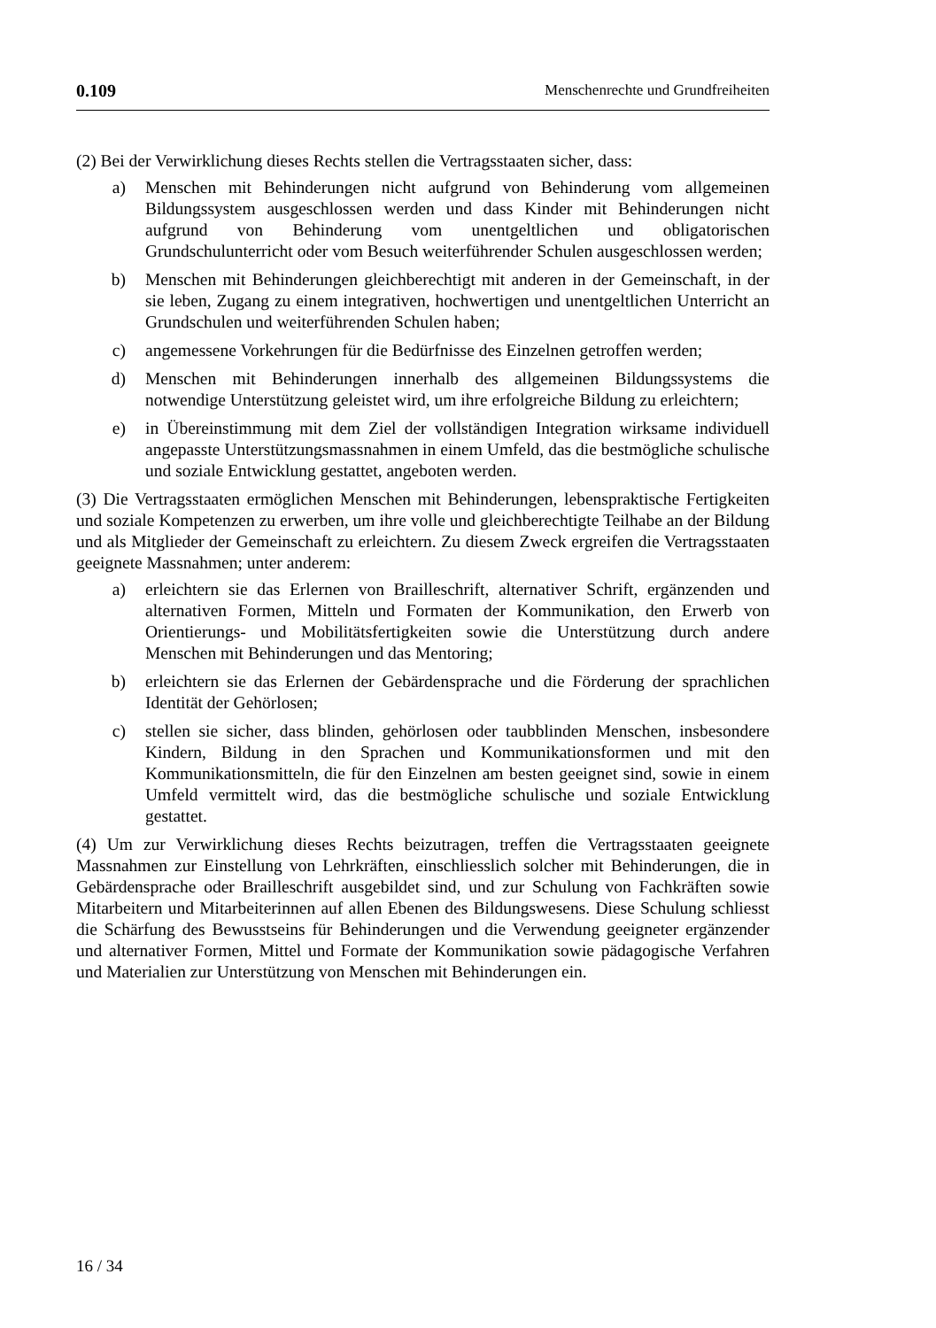0.109 Menschenrechte und Grundfreiheiten
(2) Bei der Verwirklichung dieses Rechts stellen die Vertragsstaaten sicher, dass:
a) Menschen mit Behinderungen nicht aufgrund von Behinderung vom allgemeinen Bildungssystem ausgeschlossen werden und dass Kinder mit Behinderungen nicht aufgrund von Behinderung vom unentgeltlichen und obligatorischen Grundschulunterricht oder vom Besuch weiterführender Schulen ausgeschlossen werden;
b) Menschen mit Behinderungen gleichberechtigt mit anderen in der Gemeinschaft, in der sie leben, Zugang zu einem integrativen, hochwertigen und unentgeltlichen Unterricht an Grundschulen und weiterführenden Schulen haben;
c) angemessene Vorkehrungen für die Bedürfnisse des Einzelnen getroffen werden;
d) Menschen mit Behinderungen innerhalb des allgemeinen Bildungssystems die notwendige Unterstützung geleistet wird, um ihre erfolgreiche Bildung zu erleichtern;
e) in Übereinstimmung mit dem Ziel der vollständigen Integration wirksame individuell angepasste Unterstützungsmassnahmen in einem Umfeld, das die bestmögliche schulische und soziale Entwicklung gestattet, angeboten werden.
(3) Die Vertragsstaaten ermöglichen Menschen mit Behinderungen, lebenspraktische Fertigkeiten und soziale Kompetenzen zu erwerben, um ihre volle und gleichberechtigte Teilhabe an der Bildung und als Mitglieder der Gemeinschaft zu erleichtern. Zu diesem Zweck ergreifen die Vertragsstaaten geeignete Massnahmen; unter anderem:
a) erleichtern sie das Erlernen von Brailleschrift, alternativer Schrift, ergänzenden und alternativen Formen, Mitteln und Formaten der Kommunikation, den Erwerb von Orientierungs- und Mobilitätsfertigkeiten sowie die Unterstützung durch andere Menschen mit Behinderungen und das Mentoring;
b) erleichtern sie das Erlernen der Gebärdensprache und die Förderung der sprachlichen Identität der Gehörlosen;
c) stellen sie sicher, dass blinden, gehörlosen oder taubblinden Menschen, insbesondere Kindern, Bildung in den Sprachen und Kommunikationsformen und mit den Kommunikationsmitteln, die für den Einzelnen am besten geeignet sind, sowie in einem Umfeld vermittelt wird, das die bestmögliche schulische und soziale Entwicklung gestattet.
(4) Um zur Verwirklichung dieses Rechts beizutragen, treffen die Vertragsstaaten geeignete Massnahmen zur Einstellung von Lehrkräften, einschliesslich solcher mit Behinderungen, die in Gebärdensprache oder Brailleschrift ausgebildet sind, und zur Schulung von Fachkräften sowie Mitarbeitern und Mitarbeiterinnen auf allen Ebenen des Bildungswesens. Diese Schulung schliesst die Schärfung des Bewusstseins für Behinderungen und die Verwendung geeigneter ergänzender und alternativer Formen, Mittel und Formate der Kommunikation sowie pädagogische Verfahren und Materialien zur Unterstützung von Menschen mit Behinderungen ein.
16 / 34